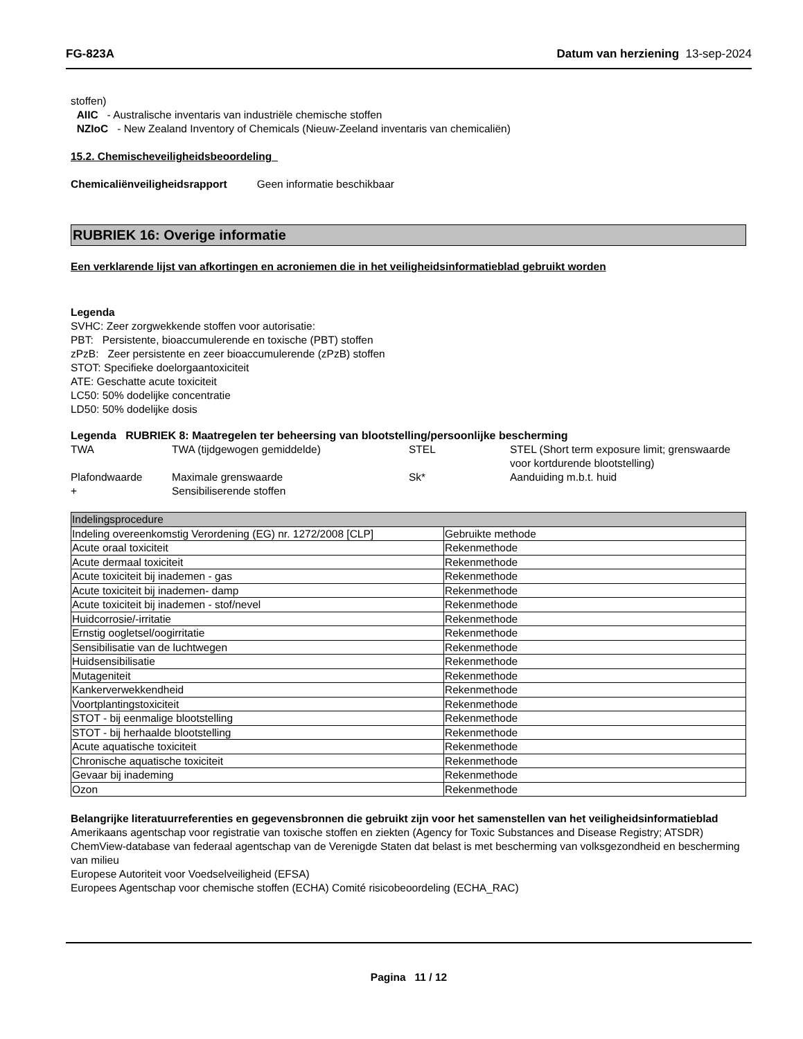FG-823A Datum van herziening 13-sep-2024
stoffen)
AIIC - Australische inventaris van industriële chemische stoffen
NZIoC - New Zealand Inventory of Chemicals (Nieuw-Zeeland inventaris van chemicaliën)
15.2. Chemischeveiligheidsbeoordeling
Chemicaliënveiligheidsrapport Geen informatie beschikbaar
RUBRIEK 16: Overige informatie
Een verklarende lijst van afkortingen en acroniemen die in het veiligheidsinformatieblad gebruikt worden
Legenda
SVHC: Zeer zorgwekkende stoffen voor autorisatie:
PBT: Persistente, bioaccumulerende en toxische (PBT) stoffen
zPzB: Zeer persistente en zeer bioaccumulerende (zPzB) stoffen
STOT: Specifieke doelorgaantoxiciteit
ATE: Geschatte acute toxiciteit
LC50: 50% dodelijke concentratie
LD50: 50% dodelijke dosis
Legenda RUBRIEK 8: Maatregelen ter beheersing van blootstelling/persoonlijke bescherming
| TWA | TWA (tijdgewogen gemiddelde) | STEL | STEL (Short term exposure limit; grenswaarde voor kortdurende blootstelling) |
| Plafondwaarde | Maximale grenswaarde | Sk* | Aanduiding m.b.t. huid |
| + | Sensibiliserende stoffen | | |
| Indelingsprocedure | |
| Indeling overeenkomstig Verordening (EG) nr. 1272/2008 [CLP] | Gebruikte methode |
| Acute oraal toxiciteit | Rekenmethode |
| Acute dermaal toxiciteit | Rekenmethode |
| Acute toxiciteit bij inademen - gas | Rekenmethode |
| Acute toxiciteit bij inademen- damp | Rekenmethode |
| Acute toxiciteit bij inademen - stof/nevel | Rekenmethode |
| Huidcorrosie/-irritatie | Rekenmethode |
| Ernstig oogletsel/oogirritatie | Rekenmethode |
| Sensibilisatie van de luchtwegen | Rekenmethode |
| Huidsensibilisatie | Rekenmethode |
| Mutageniteit | Rekenmethode |
| Kankerverwekkendheid | Rekenmethode |
| Voortplantingstoxiciteit | Rekenmethode |
| STOT - bij eenmalige blootstelling | Rekenmethode |
| STOT - bij herhaalde blootstelling | Rekenmethode |
| Acute aquatische toxiciteit | Rekenmethode |
| Chronische aquatische toxiciteit | Rekenmethode |
| Gevaar bij inademing | Rekenmethode |
| Ozon | Rekenmethode |
Belangrijke literatuurreferenties en gegevensbronnen die gebruikt zijn voor het samenstellen van het veiligheidsinformatieblad
Amerikaans agentschap voor registratie van toxische stoffen en ziekten (Agency for Toxic Substances and Disease Registry; ATSDR)
ChemView-database van federaal agentschap van de Verenigde Staten dat belast is met bescherming van volksgezondheid en bescherming van milieu
Europese Autoriteit voor Voedselveiligheid (EFSA)
Europees Agentschap voor chemische stoffen (ECHA) Comité risicobeoordeling (ECHA_RAC)
Pagina 11 / 12